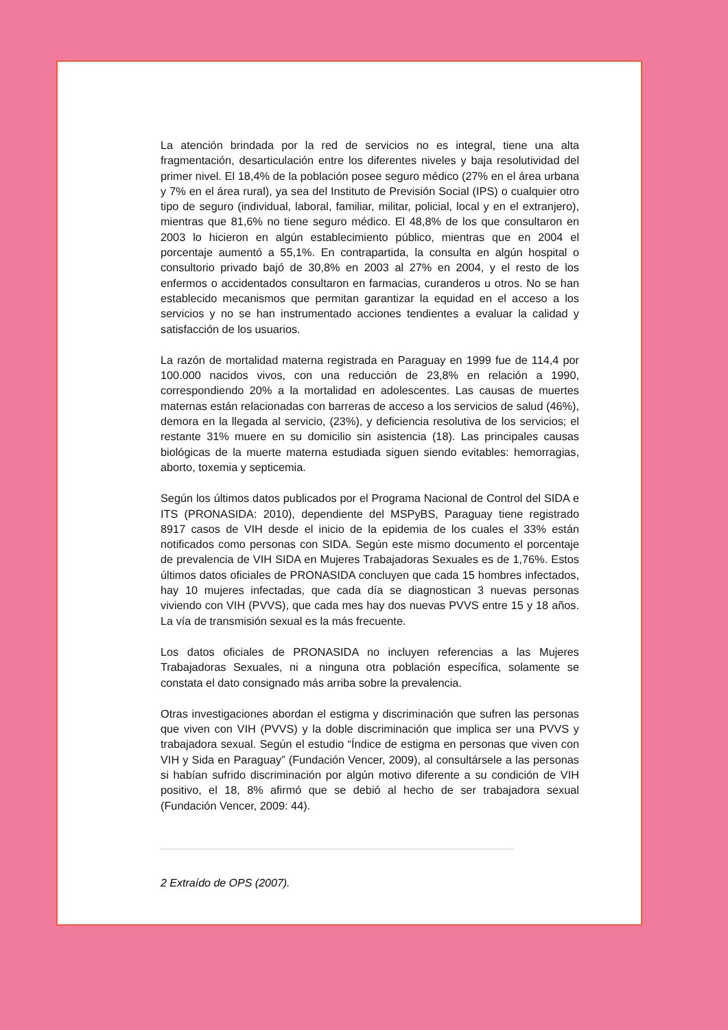La atención brindada por la red de servicios no es integral, tiene una alta fragmentación, desarticulación entre los diferentes niveles y baja resolutividad del primer nivel. El 18,4% de la población posee seguro médico (27% en el área urbana y 7% en el área rural), ya sea del Instituto de Previsión Social (IPS) o cualquier otro tipo de seguro (individual, laboral, familiar, militar, policial, local y en el extranjero), mientras que 81,6% no tiene seguro médico. El 48,8% de los que consultaron en 2003 lo hicieron en algún establecimiento público, mientras que en 2004 el porcentaje aumentó a 55,1%. En contrapartida, la consulta en algún hospital o consultorio privado bajó de 30,8% en 2003 al 27% en 2004, y el resto de los enfermos o accidentados consultaron en farmacias, curanderos u otros. No se han establecido mecanismos que permitan garantizar la equidad en el acceso a los servicios y no se han instrumentado acciones tendientes a evaluar la calidad y satisfacción de los usuarios.
La razón de mortalidad materna registrada en Paraguay en 1999 fue de 114,4 por 100.000 nacidos vivos, con una reducción de 23,8% en relación a 1990, correspondiendo 20% a la mortalidad en adolescentes. Las causas de muertes maternas están relacionadas con barreras de acceso a los servicios de salud (46%), demora en la llegada al servicio, (23%), y deficiencia resolutiva de los servicios; el restante 31% muere en su domicilio sin asistencia (18). Las principales causas biológicas de la muerte materna estudiada siguen siendo evitables: hemorragias, aborto, toxemia y septicemia.
Según los últimos datos publicados por el Programa Nacional de Control del SIDA e ITS (PRONASIDA: 2010), dependiente del MSPyBS, Paraguay tiene registrado 8917 casos de VIH desde el inicio de la epidemia de los cuales el 33% están notificados como personas con SIDA. Según este mismo documento el porcentaje de prevalencia de VIH SIDA en Mujeres Trabajadoras Sexuales es de 1,76%. Estos últimos datos oficiales de PRONASIDA concluyen que cada 15 hombres infectados, hay 10 mujeres infectadas, que cada día se diagnostican 3 nuevas personas viviendo con VIH (PVVS), que cada mes hay dos nuevas PVVS entre 15 y 18 años. La vía de transmisión sexual es la más frecuente.
Los datos oficiales de PRONASIDA no incluyen referencias a las Mujeres Trabajadoras Sexuales, ni a ninguna otra población específica, solamente se constata el dato consignado más arriba sobre la prevalencia.
Otras investigaciones abordan el estigma y discriminación que sufren las personas que viven con VIH (PVVS) y la doble discriminación que implica ser una PVVS y trabajadora sexual. Según el estudio “Índice de estigma en personas que viven con VIH y Sida en Paraguay” (Fundación Vencer, 2009), al consultársele a las personas si habían sufrido discriminación por algún motivo diferente a su condición de VIH positivo, el 18, 8% afirmó que se debió al hecho de ser trabajadora sexual (Fundación Vencer, 2009: 44).
2 Extraído de OPS (2007).